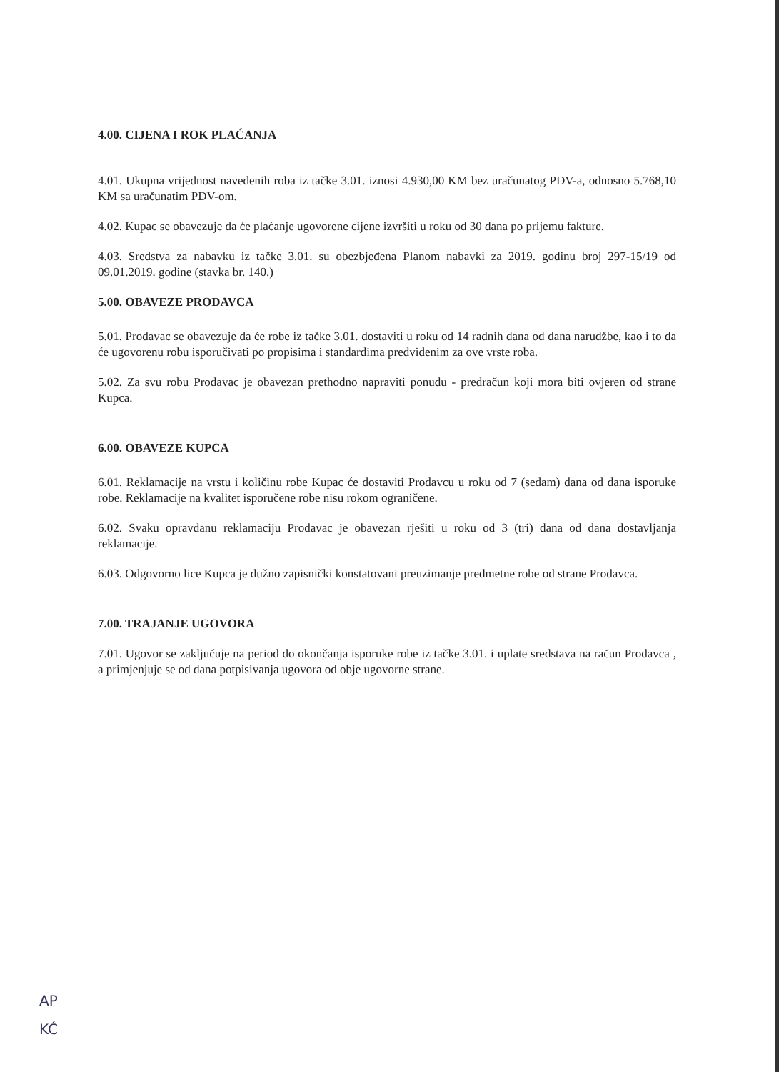4.00. CIJENA I ROK PLAĆANJA
4.01. Ukupna vrijednost navedenih roba iz tačke 3.01. iznosi 4.930,00 KM bez uračunatog PDV-a, odnosno 5.768,10 KM sa uračunatim PDV-om.
4.02. Kupac se obavezuje da će plaćanje ugovorene cijene izvršiti u roku od 30 dana po prijemu fakture.
4.03. Sredstva za nabavku iz tačke 3.01. su obezbjeđena Planom nabavki za 2019. godinu broj 297-15/19 od 09.01.2019. godine (stavka br. 140.)
5.00. OBAVEZE PRODAVCA
5.01. Prodavac se obavezuje da će robe iz tačke 3.01. dostaviti u roku od 14 radnih dana od dana narudžbe, kao i to da će ugovorenu robu isporučivati po propisima i standardima predviđenim za ove vrste roba.
5.02. Za svu robu Prodavac je obavezan prethodno napraviti ponudu - predračun koji mora biti ovjeren od strane Kupca.
6.00. OBAVEZE KUPCA
6.01. Reklamacije na vrstu i količinu robe Kupac će dostaviti Prodavcu u roku od 7 (sedam) dana od dana isporuke robe. Reklamacije na kvalitet isporučene robe nisu rokom ograničene.
6.02. Svaku opravdanu reklamaciju Prodavac je obavezan rješiti u roku od 3 (tri) dana od dana dostavljanja reklamacije.
6.03. Odgovorno lice Kupca je dužno zapisnički konstatovani preuzimanje predmetne robe od strane Prodavca.
7.00. TRAJANJE UGOVORA
7.01. Ugovor se zaključuje na period do okončanja isporuke robe iz tačke 3.01. i uplate sredstava na račun Prodavca , a primjenjuje se od dana potpisivanja ugovora od obje ugovorne strane.
AP
KĆ